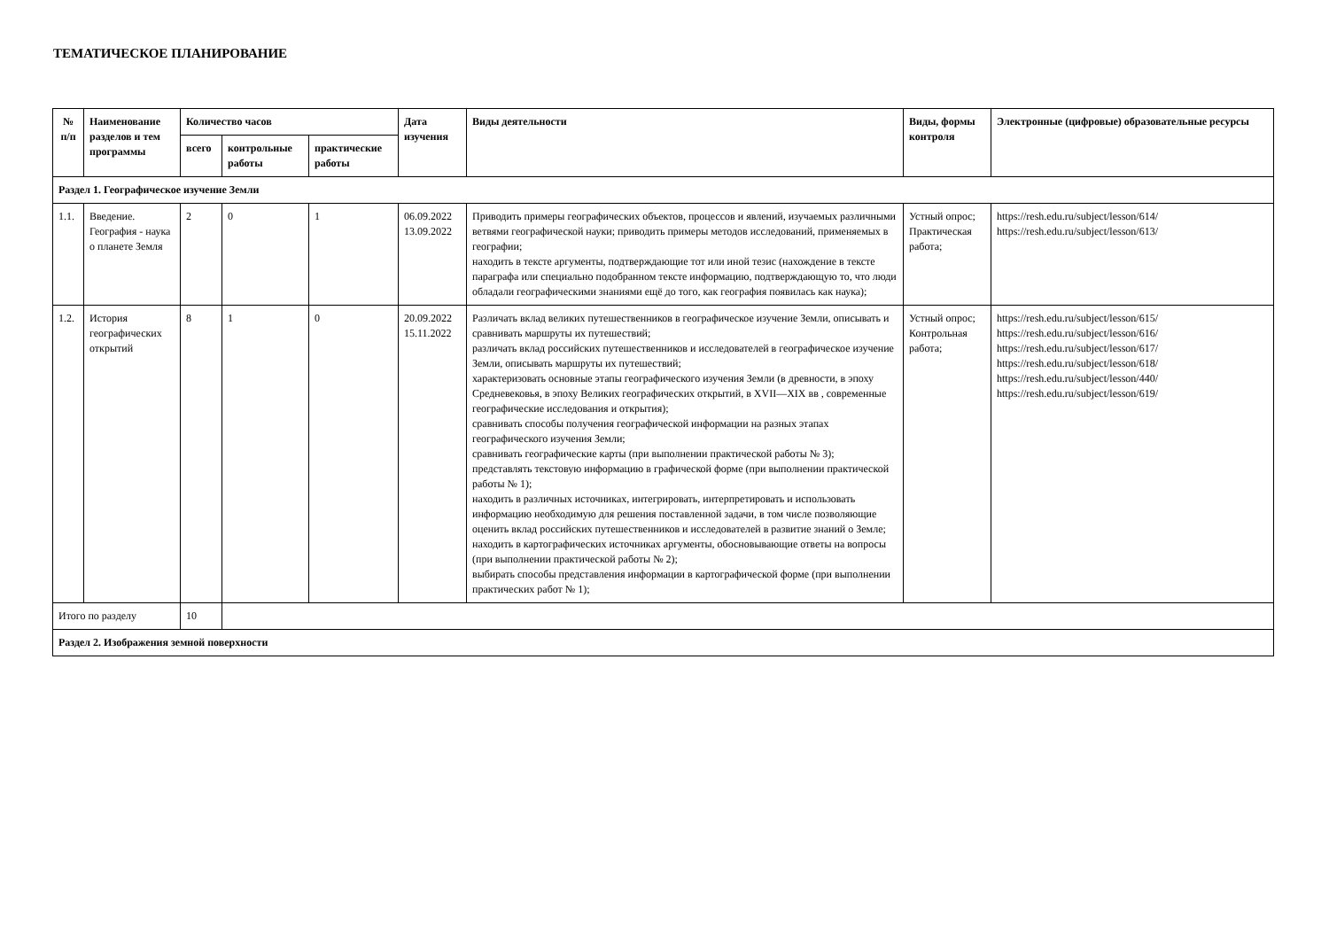ТЕМАТИЧЕСКОЕ ПЛАНИРОВАНИЕ
| № п/п | Наименование разделов и тем программы | Количество часов | | | Дата изучения | Виды деятельности | Виды, формы контроля | Электронные (цифровые) образовательные ресурсы |
| --- | --- | --- | --- | --- | --- | --- | --- | --- |
| | | всего | контрольные работы | практические работы | | | | |
| Раздел 1. Географическое изучение Земли | | | | | | | | |
| 1.1. | Введение. География - наука о планете Земля | 2 | 0 | 1 | 06.09.2022 13.09.2022 | Приводить примеры географических объектов, процессов и явлений, изучаемых различными ветвями географической науки; приводить примеры методов исследований, применяемых в географии; находить в тексте аргументы, подтверждающие тот или иной тезис (нахождение в тексте параграфа или специально подобранном тексте информацию, подтверждающую то, что люди обладали географическими знаниями ещё до того, как география появилась как наука); | Устный опрос; Практическая работа; | https://resh.edu.ru/subject/lesson/614/ https://resh.edu.ru/subject/lesson/613/ |
| 1.2. | История географических открытий | 8 | 1 | 0 | 20.09.2022 15.11.2022 | Различать вклад великих путешественников в географическое изучение Земли, описывать и сравнивать маршруты их путешествий; различать вклад российских путешественников и исследователей в географическое изучение Земли, описывать маршруты их путешествий; характеризовать основные этапы географического изучения Земли (в древности, в эпоху Средневековья, в эпоху Великих географических открытий, в XVII—XIX вв , современные географические исследования и открытия); сравнивать способы получения географической информации на разных этапах географического изучения Земли; сравнивать географические карты (при выполнении практической работы № 3); представлять текстовую информацию в графической форме (при выполнении практической работы № 1); находить в различных источниках, интегрировать, интерпретировать и использовать информацию необходимую для решения поставленной задачи, в том числе позволяющие оценить вклад российских путешественников и исследователей в развитие знаний о Земле; находить в картографических источниках аргументы, обосновывающие ответы на вопросы (при выполнении практической работы № 2); выбирать способы представления информации в картографической форме (при выполнении практических работ № 1); | Устный опрос; Контрольная работа; | https://resh.edu.ru/subject/lesson/615/ https://resh.edu.ru/subject/lesson/616/ https://resh.edu.ru/subject/lesson/617/ https://resh.edu.ru/subject/lesson/618/ https://resh.edu.ru/subject/lesson/440/ https://resh.edu.ru/subject/lesson/619/ |
| Итого по разделу | | 10 | | | | | | |
| Раздел 2. Изображения земной поверхности | | | | | | | | |